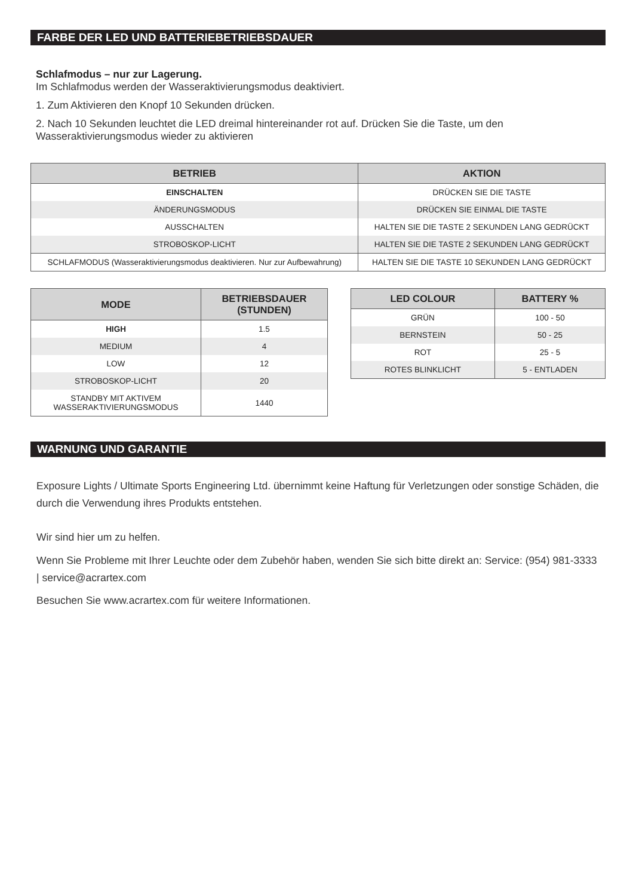FARBE DER LED UND BATTERIEBETRIEBSDAUER
Schlafmodus – nur zur Lagerung.
Im Schlafmodus werden der Wasseraktivierungsmodus deaktiviert.
1. Zum Aktivieren den Knopf 10 Sekunden drücken.
2. Nach 10 Sekunden leuchtet die LED dreimal hintereinander rot auf. Drücken Sie die Taste, um den Wasseraktivierungsmodus wieder zu aktivieren
| BETRIEB | AKTION |
| --- | --- |
| EINSCHALTEN | DRÜCKEN SIE DIE TASTE |
| ÄNDERUNGSMODUS | DRÜCKEN SIE EINMAL DIE TASTE |
| AUSSCHALTEN | HALTEN SIE DIE TASTE 2 SEKUNDEN LANG GEDRÜCKT |
| STROBOSKOP-LICHT | HALTEN SIE DIE TASTE 2 SEKUNDEN LANG GEDRÜCKT |
| SCHLAFMODUS (Wasseraktivierungsmodus deaktivieren. Nur zur Aufbewahrung) | HALTEN SIE DIE TASTE 10 SEKUNDEN LANG GEDRÜCKT |
| MODE | BETRIEBSDAUER (STUNDEN) |
| --- | --- |
| HIGH | 1.5 |
| MEDIUM | 4 |
| LOW | 12 |
| STROBOSKOP-LICHT | 20 |
| STANDBY MIT AKTIVEM WASSERAKTIVIERUNGSMODUS | 1440 |
| LED COLOUR | BATTERY % |
| --- | --- |
| GRÜN | 100 - 50 |
| BERNSTEIN | 50 - 25 |
| ROT | 25 - 5 |
| ROTES BLINKLICHT | 5 - ENTLADEN |
WARNUNG UND GARANTIE
Exposure Lights / Ultimate Sports Engineering Ltd. übernimmt keine Haftung für Verletzungen oder sonstige Schäden, die durch die Verwendung ihres Produkts entstehen.
Wir sind hier um zu helfen.
Wenn Sie Probleme mit Ihrer Leuchte oder dem Zubehör haben, wenden Sie sich bitte direkt an: Service: (954) 981-3333 | service@acrartex.com
Besuchen Sie www.acrartex.com für weitere Informationen.